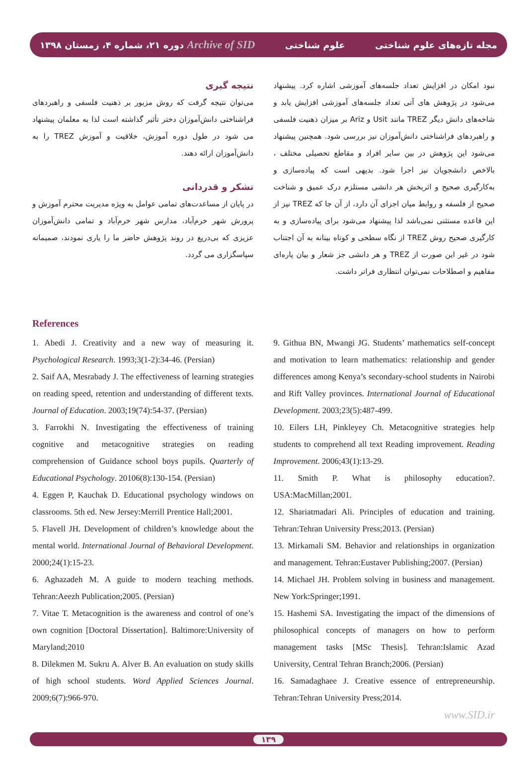دوره ۲۱، شماره ۴، زمستان ۱۳۹۸ Archive of SID علوم شناختی مجله تازه‌های علوم شناختی
نبود امکان در افزایش تعداد جلسه‌های آموزشی اشاره کرد. پیشنهاد می‌شود در پژوهش های آتی تعداد جلسه‌های آموزشی افزایش یابد و شاخه‌های دانش دیگر TREZ مانند Usit و Ariz بر میزان ذهنیت فلسفی و راهبردهای فراشناختی دانش‌آموزان نیز بررسی شود. همچنین پیشنهاد می‌شود این پژوهش در بین سایر افراد و مقاطع تحصیلی مختلف ، بالاخص دانشجویان نیز اجرا شود. بدیهی است که پیاده‌سازی و به‌کارگیری صحیح و اثربخش هر دانشی مستلزم درک عمیق و شناخت صحیح از فلسفه و روابط میان اجزای آن دارد، از آن جا که TREZ نیز از این قاعده مستثنی نمی‌باشد لذا پیشنهاد می‌شود برای پیاده‌سازی و به کارگیری صحیح روش TREZ از نگاه سطحی و کوتاه بینانه به آن اجتناب شود در غیر این صورت از TREZ و هر دانشی جز شعار و بیان پاره‌ای مفاهیم و اصطلاحات نمی‌توان انتظاری فراتر داشت.
نتیجه گیری
می‌توان نتیجه گرفت که روش مزبور بر ذهنیت فلسفی و راهبردهای فراشناختی دانش‌آموزان دختر تأثیر گذاشته است لذا به معلمان پیشنهاد می شود در طول دوره آموزش، خلاقیت و آموزش TREZ را به دانش‌آموزان ارائه دهند.
تشکر و قدردانی
در پایان از مساعدت‌های تمامی عوامل به ویژه مدیریت محترم آموزش و پرورش شهر خرم‌آباد، مدارس شهر خرم‌آباد و تمامی دانش‌آموزان عزیزی که بی‌دریغ در روند پژوهش حاضر ما را یاری نمودند، صمیمانه سپاسگزاری می گردد.
References
1. Abedi J. Creativity and a new way of measuring it. Psychological Research. 1993;3(1-2):34-46. (Persian)
2. Saif AA, Mesrabady J. The effectiveness of learning strategies on reading speed, retention and understanding of different texts. Journal of Education. 2003;19(74):54-37. (Persian)
3. Farrokhi N. Investigating the effectiveness of training cognitive and metacognitive strategies on reading comprehension of Guidance school boys pupils. Quarterly of Educational Psychology. 20106(8):130-154. (Persian)
4. Eggen P, Kauchak D. Educational psychology windows on classrooms. 5th ed. New Jersey:Merrill Prentice Hall;2001.
5. Flavell JH. Development of children’s knowledge about the mental world. International Journal of Behavioral Development. 2000;24(1):15-23.
6. Aghazadeh M. A guide to modern teaching methods. Tehran:Aeezh Publication;2005. (Persian)
7. Vitae T. Metacognition is the awareness and control of one’s own cognition [Doctoral Dissertation]. Baltimore:University of Maryland;2010
8. Dilekmen M. Sukru A. Alver B. An evaluation on study skills of high school students. Word Applied Sciences Journal. 2009;6(7):966-970.
9. Githua BN, Mwangi JG. Students’ mathematics self-concept and motivation to learn mathematics: relationship and gender differences among Kenya’s secondary-school students in Nairobi and Rift Valley provinces. International Journal of Educational Development. 2003;23(5):487-499.
10. Eilers LH, Pinkleyey Ch. Metacognitive strategies help students to comprehend all text Reading improvement. Reading Improvement. 2006;43(1):13-29.
11. Smith P. What is philosophy education?. USA:MacMillan;2001.
12. Shariatmadari Ali. Principles of education and training. Tehran:Tehran University Press;2013. (Persian)
13. Mirkamali SM. Behavior and relationships in organization and management. Tehran:Eustaver Publishing;2007. (Persian)
14. Michael JH. Problem solving in business and management. New York:Springer;1991.
15. Hashemi SA. Investigating the impact of the dimensions of philosophical concepts of managers on how to perform management tasks [MSc Thesis]. Tehran:Islamic Azad University, Central Tehran Branch;2006. (Persian)
16. Samadaghaee J. Creative essence of entrepreneurship. Tehran:Tehran University Press;2014.
www.SID.ir
۱۳۹